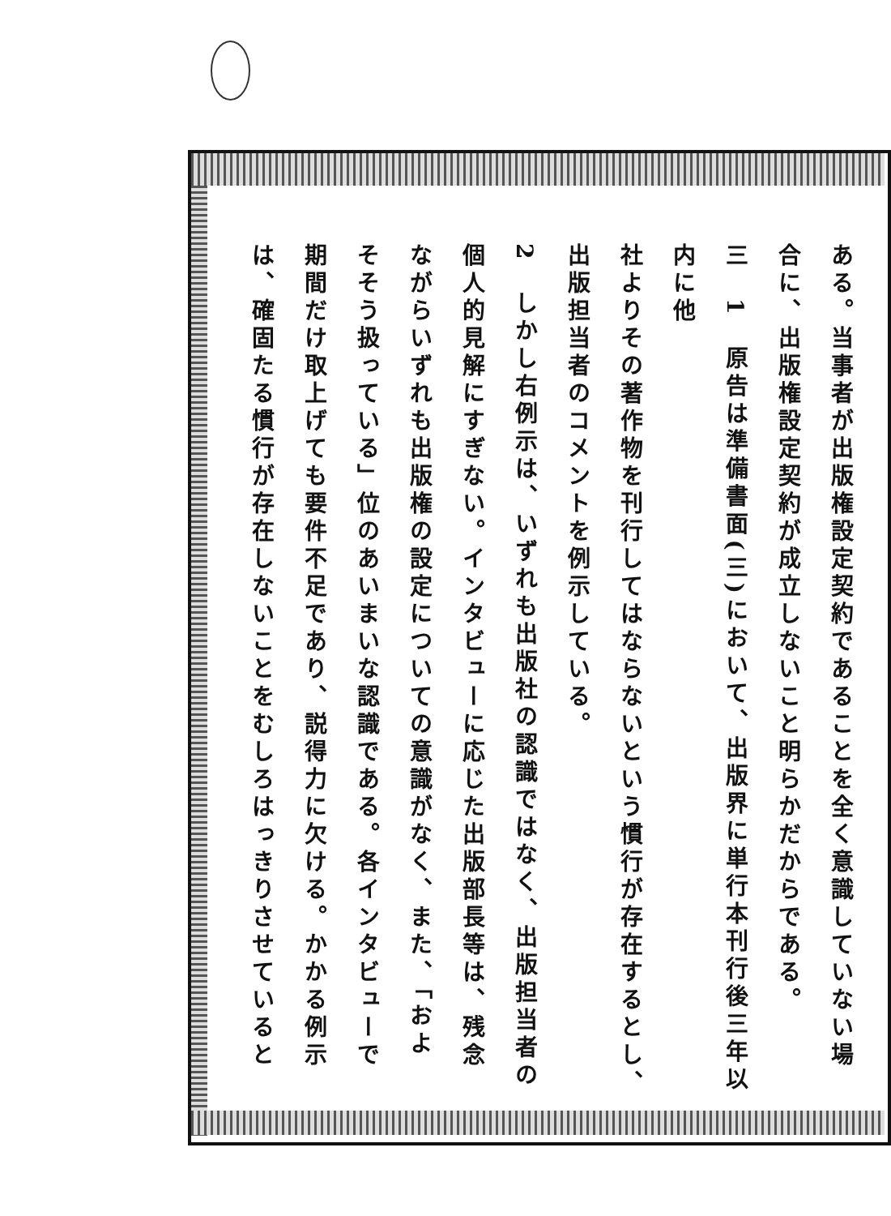ある。当事者が出版権設定契約であることを全く意識していない場
合に、出版権設定契約が成立しないこと明らかだからである。
三　1　原告は準備書面(三)において、出版界に単行本刊行後三年以内に他
社よりその著作物を刊行してはならないという慣行が存在するとし、
出版担当者のコメントを例示している。
2　しかし右例示は、いずれも出版社の認識ではなく、出版担当者の
個人的見解にすぎない。インタビューに応じた出版部長等は、残念
ながらいずれも出版権の設定についての意識がなく、また、「およ
そそう扱っている」位のあいまいな認識である。各インタビューで
期間だけ取上げても要件不足であり、説得力に欠ける。かかる例示
は、確固たる慣行が存在しないことをむしろはっきりさせていると